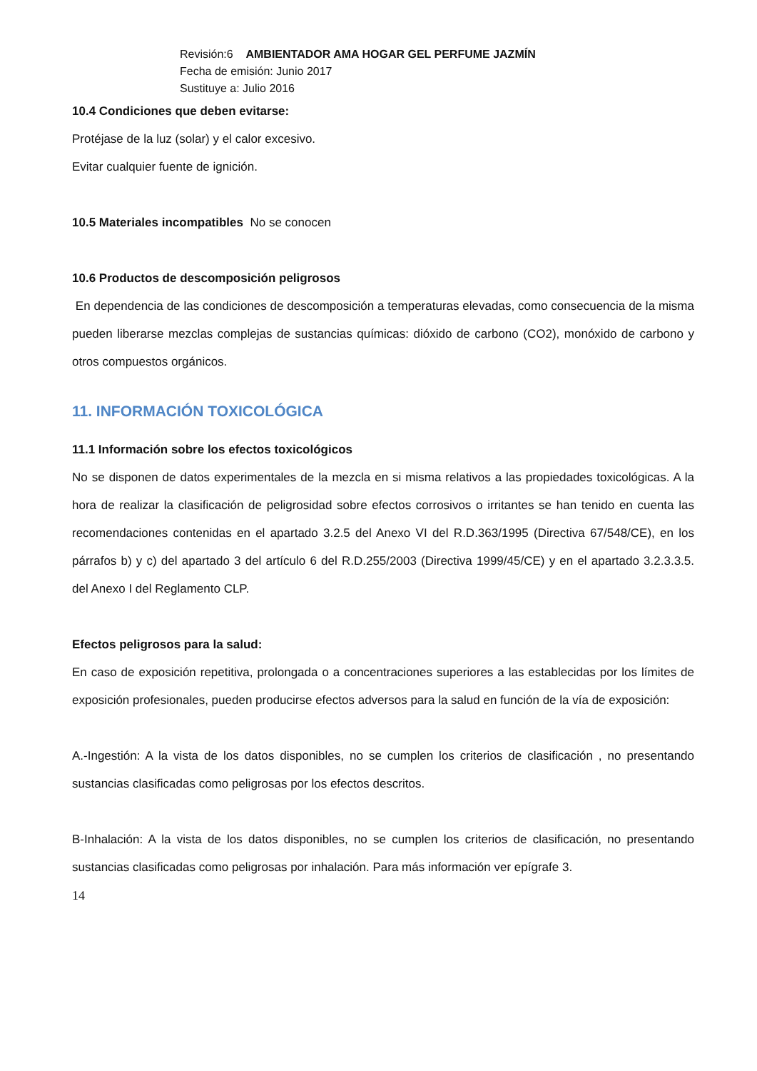Revisión:6 AMBIENTADOR AMA HOGAR GEL PERFUME JAZMÍN
Fecha de emisión: Junio 2017
Sustituye a: Julio 2016
10.4 Condiciones que deben evitarse:
Protéjase de la luz (solar) y el calor excesivo.
Evitar cualquier fuente de ignición.
10.5 Materiales incompatibles No se conocen
10.6 Productos de descomposición peligrosos
En dependencia de las condiciones de descomposición a temperaturas elevadas, como consecuencia de la misma pueden liberarse mezclas complejas de sustancias químicas: dióxido de carbono (CO2), monóxido de carbono y otros compuestos orgánicos.
11. INFORMACIÓN TOXICOLÓGICA
11.1 Información sobre los efectos toxicológicos
No se disponen de datos experimentales de la mezcla en si misma relativos a las propiedades toxicológicas. A la hora de realizar la clasificación de peligrosidad sobre efectos corrosivos o irritantes se han tenido en cuenta las recomendaciones contenidas en el apartado 3.2.5 del Anexo VI del R.D.363/1995 (Directiva 67/548/CE), en los párrafos b) y c) del apartado 3 del artículo 6 del R.D.255/2003 (Directiva 1999/45/CE) y en el apartado 3.2.3.3.5. del Anexo I del Reglamento CLP.
Efectos peligrosos para la salud:
En caso de exposición repetitiva, prolongada o a concentraciones superiores a las establecidas por los límites de exposición profesionales, pueden producirse efectos adversos para la salud en función de la vía de exposición:
A.-Ingestión: A la vista de los datos disponibles, no se cumplen los criterios de clasificación , no presentando sustancias clasificadas como peligrosas por los efectos descritos.
B-Inhalación: A la vista de los datos disponibles, no se cumplen los criterios de clasificación, no presentando sustancias clasificadas como peligrosas por inhalación. Para más información ver epígrafe 3.
14